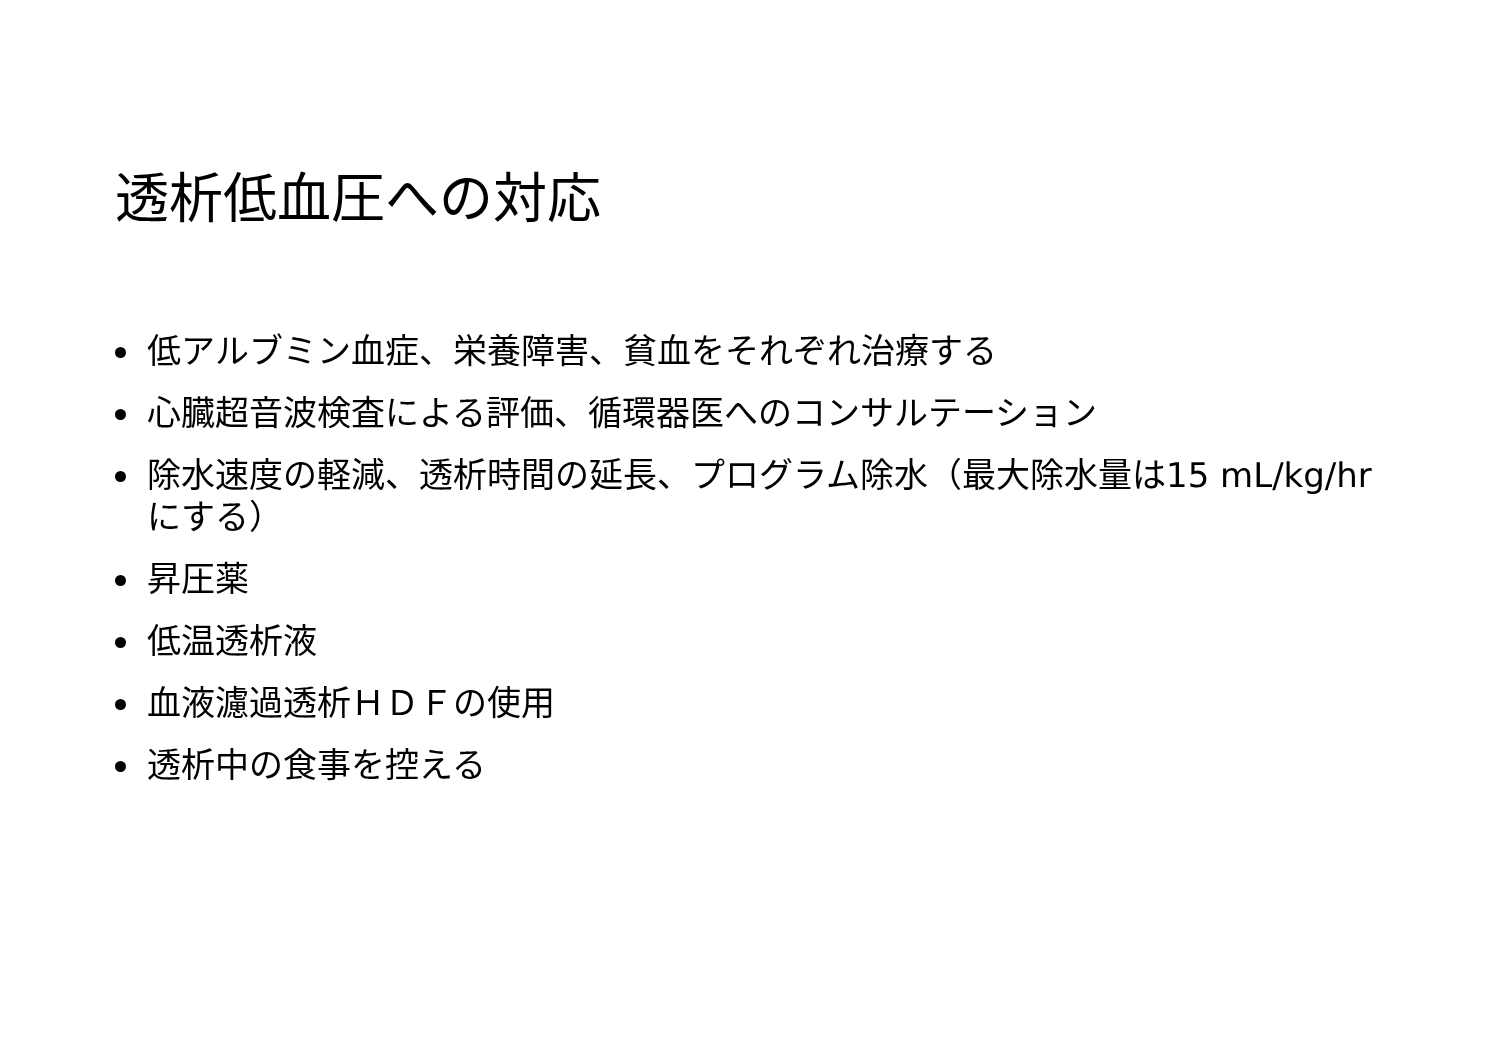透析低血圧への対応
低アルブミン血症、栄養障害、貧血をそれぞれ治療する
心臓超音波検査による評価、循環器医へのコンサルテーション
除水速度の軽減、透析時間の延長、プログラム除水（最大除水量は15 mL/kg/hrにする）
昇圧薬
低温透析液
血液濾過透析ＨＤＦの使用
透析中の食事を控える